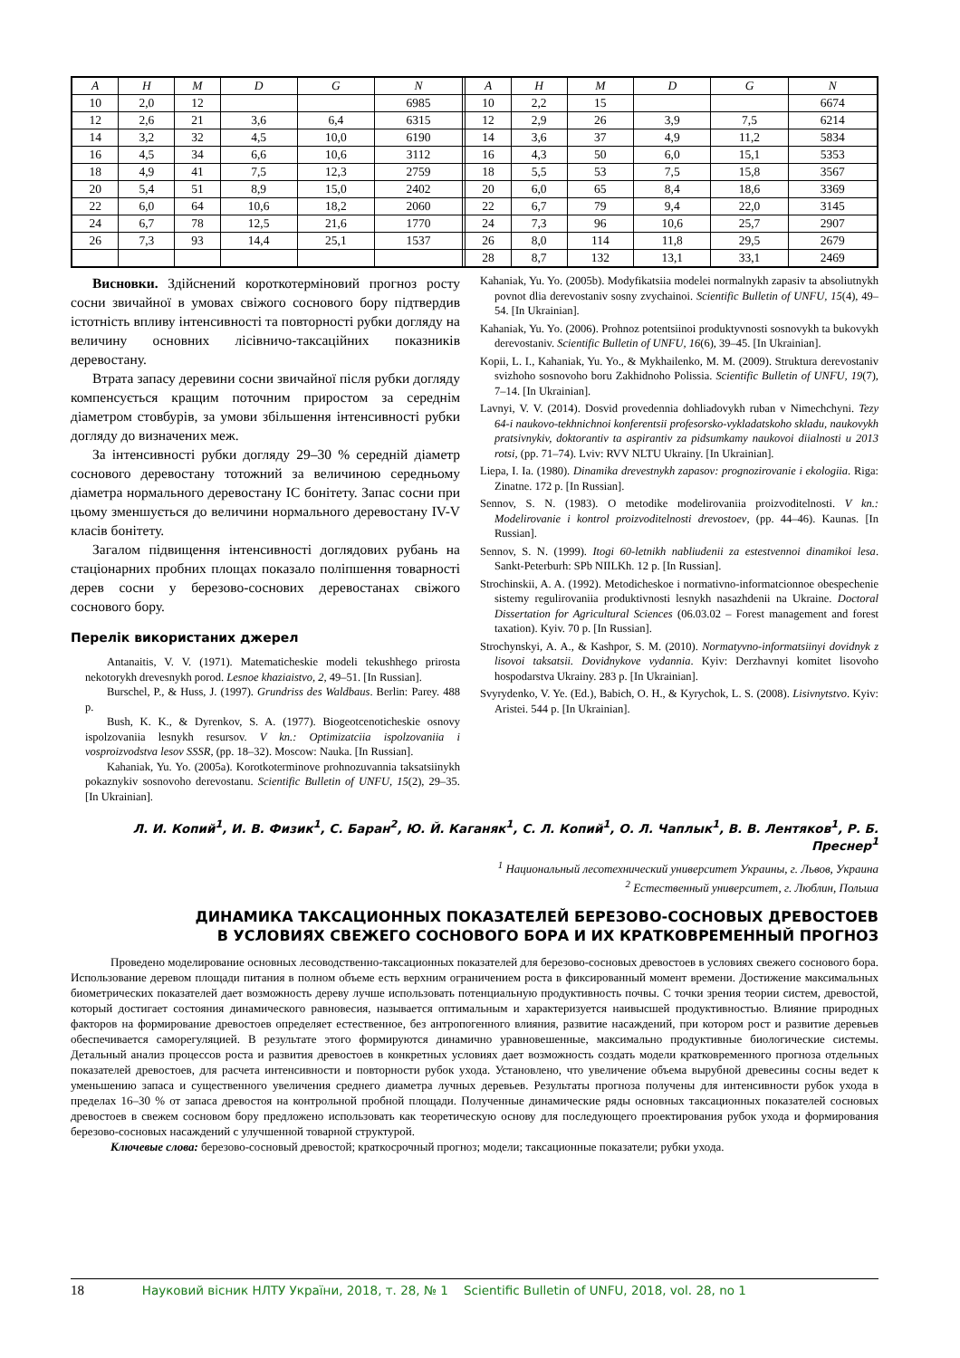| A | H | M | D | G | N | | A | H | M | D | G | N |
| --- | --- | --- | --- | --- | --- | --- | --- | --- | --- | --- | --- | --- |
| 10 | 2,0 | 12 | | | 6985 | | 10 | 2,2 | 15 | | | 6674 |
| 12 | 2,6 | 21 | 3,6 | 6,4 | 6315 | | 12 | 2,9 | 26 | 3,9 | 7,5 | 6214 |
| 14 | 3,2 | 32 | 4,5 | 10,0 | 6190 | | 14 | 3,6 | 37 | 4,9 | 11,2 | 5834 |
| 16 | 4,5 | 34 | 6,6 | 10,6 | 3112 | | 16 | 4,3 | 50 | 6,0 | 15,1 | 5353 |
| 18 | 4,9 | 41 | 7,5 | 12,3 | 2759 | | 18 | 5,5 | 53 | 7,5 | 15,8 | 3567 |
| 20 | 5,4 | 51 | 8,9 | 15,0 | 2402 | | 20 | 6,0 | 65 | 8,4 | 18,6 | 3369 |
| 22 | 6,0 | 64 | 10,6 | 18,2 | 2060 | | 22 | 6,7 | 79 | 9,4 | 22,0 | 3145 |
| 24 | 6,7 | 78 | 12,5 | 21,6 | 1770 | | 24 | 7,3 | 96 | 10,6 | 25,7 | 2907 |
| 26 | 7,3 | 93 | 14,4 | 25,1 | 1537 | | 26 | 8,0 | 114 | 11,8 | 29,5 | 2679 |
| | | | | | | | 28 | 8,7 | 132 | 13,1 | 33,1 | 2469 |
Висновки. Здійснений короткотерміновий прогноз росту сосни звичайної в умовах свіжого соснового бору підтвердив істотність впливу інтенсивності та повторності рубки догляду на величину основних лісівничо-таксаційних показників деревостану.
Втрата запасу деревини сосни звичайної після рубки догляду компенсується кращим поточним приростом за середнім діаметром стовбурів, за умови збільшення інтенсивності рубки догляду до визначених меж.
За інтенсивності рубки догляду 29–30 % середній діаметр соснового деревостану тотожний за величиною середньому діаметра нормального деревостану IC бонітету. Запас сосни при цьому зменшується до величини нормального деревостану IV-V класів бонітету.
Загалом підвищення інтенсивності доглядових рубань на стаціонарних пробних площах показало поліпшення товарності дерев сосни у березово-соснових деревостанах свіжого соснового бору.
Перелік використаних джерел
Antanaitis, V. V. (1971). Matematicheskie modeli tekushhego prirosta nekotorykh drevesnykh porod. Lesnoe khaziaistvo, 2, 49–51. [In Russian].
Burschel, P., & Huss, J. (1997). Grundriss des Waldbaus. Berlin: Parey. 488 p.
Bush, K. K., & Dyrenkov, S. A. (1977). Biogeotcenoticheskie osnovy ispolzovaniia lesnykh resursov. V kn.: Optimizatciia ispolzovaniia i vosproizvodstva lesov SSSR, (pp. 18–32). Moscow: Nauka. [In Russian].
Kahaniak, Yu. Yo. (2005a). Korotkoterminove prohnozuvannia taksatsiinykh pokaznykiv sosnovoho derevostanu. Scientific Bulletin of UNFU, 15(2), 29–35. [In Ukrainian].
Kahaniak, Yu. Yo. (2005b). Modyfikatsiia modelei normalnykh zapasiv ta absoliutnykh povnot dlia derevostaniv sosny zvychainoi. Scientific Bulletin of UNFU, 15(4), 49–54. [In Ukrainian].
Kahaniak, Yu. Yo. (2006). Prohnoz potentsiinoi produktyvnosti sosnovykh ta bukovykh derevostaniv. Scientific Bulletin of UNFU, 16(6), 39–45. [In Ukrainian].
Kopii, L. I., Kahaniak, Yu. Yo., & Mykhailenko, M. M. (2009). Struktura derevostaniv svizhoho sosnovoho boru Zakhidnoho Polissia. Scientific Bulletin of UNFU, 19(7), 7–14. [In Ukrainian].
Lavnyi, V. V. (2014). Dosvid provedennia dohliadovykh ruban v Nimechchyni. Tezy 64-i naukovo-tekhnichnoi konferentsii profesorsko-vykladatskoho skladu, naukovykh pratsivnykiv, doktorantiv ta aspirantiv za pidsumkamy naukovoi diialnosti u 2013 rotsi, (pp. 71–74). Lviv: RVV NLTU Ukrainy. [In Ukrainian].
Liepa, I. Ia. (1980). Dinamika drevestnykh zapasov: prognozirovanie i ekologiia. Riga: Zinatne. 172 p. [In Russian].
Sennov, S. N. (1983). O metodike modelirovaniia proizvoditelnosti. V kn.: Modelirovanie i kontrol proizvoditelnosti drevostoev, (pp. 44–46). Kaunas. [In Russian].
Sennov, S. N. (1999). Itogi 60-letnikh nabliudenii za estestvennoi dinamikoi lesa. Sankt-Peterburh: SPb NIILKh. 12 p. [In Russian].
Strochinskii, A. A. (1992). Metodicheskoe i normativno-informatcionnoe obespechenie sistemy regulirovaniia produktivnosti lesnykh nasazhdenii na Ukraine. Doctoral Dissertation for Agricultural Sciences (06.03.02 – Forest management and forest taxation). Kyiv. 70 p. [In Russian].
Strochynskyi, A. A., & Kashpor, S. M. (2010). Normatyvno-informatsiinyi dovidnyk z lisovoi taksatsii. Dovidnykove vydannia. Kyiv: Derzhavnyi komitet lisovoho hospodarstva Ukrainy. 283 p. [In Ukrainian].
Svyrydenko, V. Ye. (Ed.), Babich, O. H., & Kyrychok, L. S. (2008). Lisivnytstvo. Kyiv: Aristei. 544 p. [In Ukrainian].
Л. И. Копий<sup>1</sup>, И. В. Физик<sup>1</sup>, С. Баран<sup>2</sup>, Ю. Й. Каганяк<sup>1</sup>, С. Л. Копий<sup>1</sup>, О. Л. Чаплык<sup>1</sup>, В. В. Лентяков<sup>1</sup>, Р. Б. Преснер<sup>1</sup>
<sup>1</sup> Национальный лесотехнический университет Украины, г. Львов, Украина
<sup>2</sup> Естественный университет, г. Люблин, Польша
ДИНАМИКА ТАКСАЦИОННЫХ ПОКАЗАТЕЛЕЙ БЕРЕЗОВО-СОСНОВЫХ ДРЕВОСТОЕВ
В УСЛОВИЯХ СВЕЖЕГО СОСНОВОГО БОРА И ИХ КРАТКОВРЕМЕННЫЙ ПРОГНОЗ
Проведено моделирование основных лесоводственно-таксационных показателей для березово-сосновых древостоев в условиях свежего соснового бора. Использование деревом площади питания в полном объеме есть верхним ограничением роста в фиксированный момент времени. Достижение максимальных биометрических показателей дает возможность дереву лучше использовать потенциальную продуктивность почвы. С точки зрения теории систем, древостой, который достигает состояния динамического равновесия, называется оптимальным и характеризуется наивысшей продуктивностью. Влияние природных факторов на формирование древостоев определяет естественное, без антропогенного влияния, развитие насаждений, при котором рост и развитие деревьев обеспечивается саморегуляцией. В результате этого формируются динамично уравновешенные, максимально продуктивные биологические системы. Детальный анализ процессов роста и развития древостоев в конкретных условиях дает возможность создать модели кратковременного прогноза отдельных показателей древостоев, для расчета интенсивности и повторности рубок ухода. Установлено, что увеличение объема вырубной древесины сосны ведет к уменьшению запаса и существенного увеличения среднего диаметра лучных деревьев. Результаты прогноза получены для интенсивности рубок ухода в пределах 16–30 % от запаса древостоя на контрольной пробной площади. Полученные динамические ряды основных таксационных показателей сосновых древостоев в свежем сосновом бору предложено использовать как теоретическую основу для последующего проектирования рубок ухода и формирования березово-сосновых насаждений с улучшенной товарной структурой.
Ключевые слова: березово-сосновый древостой; краткосрочный прогноз; модели; таксационные показатели; рубки ухода.
18 Науковий вісник НЛТУ України, 2018, т. 28, № 1 Scientific Bulletin of UNFU, 2018, vol. 28, no 1